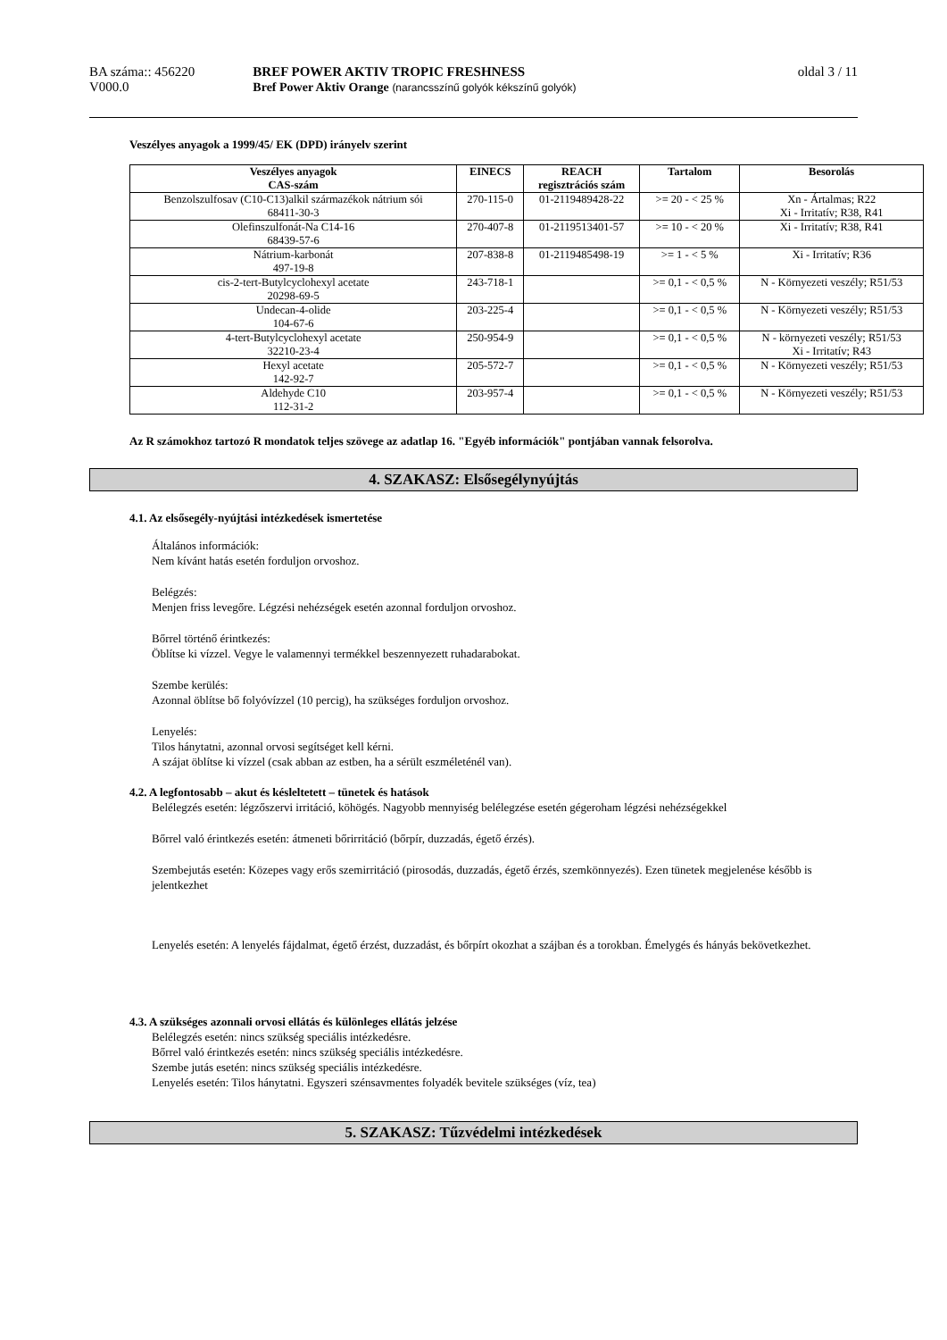BA száma:: 456220
V000.0
BREF POWER AKTIV TROPIC FRESHNESS
Bref Power Aktiv Orange (narancsszínű golyók kékszínű golyók)
oldal 3 / 11
Veszélyes anyagok a 1999/45/ EK (DPD) irányelv szerint
| Veszélyes anyagok CAS-szám | EINECS | REACH regisztrációs szám | Tartalom | Besorolás |
| --- | --- | --- | --- | --- |
| Benzolszulfosav (C10-C13)alkil származékok nátrium sói 68411-30-3 | 270-115-0 | 01-2119489428-22 | >= 20 - < 25 % | Xn - Ártalmas; R22 Xi - Irritatív; R38, R41 |
| Olefinszulfonát-Na C14-16 68439-57-6 | 270-407-8 | 01-2119513401-57 | >= 10 - < 20 % | Xi - Irritatív; R38, R41 |
| Nátrium-karbonát 497-19-8 | 207-838-8 | 01-2119485498-19 | >= 1 - < 5 % | Xi - Irritatív; R36 |
| cis-2-tert-Butylcyclohexyl acetate 20298-69-5 | 243-718-1 | | >= 0,1 - < 0,5 % | N - Környezeti veszély; R51/53 |
| Undecan-4-olide 104-67-6 | 203-225-4 | | >= 0,1 - < 0,5 % | N - Környezeti veszély; R51/53 |
| 4-tert-Butylcyclohexyl acetate 32210-23-4 | 250-954-9 | | >= 0,1 - < 0,5 % | N - környezeti veszély; R51/53 Xi - Irritatív; R43 |
| Hexyl acetate 142-92-7 | 205-572-7 | | >= 0,1 - < 0,5 % | N - Környezeti veszély; R51/53 |
| Aldehyde C10 112-31-2 | 203-957-4 | | >= 0,1 - < 0,5 % | N - Környezeti veszély; R51/53 |
Az R számokhoz tartozó R mondatok teljes szövege az adatlap 16. "Egyéb információk" pontjában vannak felsorolva.
4. SZAKASZ: Elsősegélynyújtás
4.1. Az elsősegély-nyújtási intézkedések ismertetése
Általános információk:
Nem kívánt hatás esetén forduljon orvoshoz.
Belégzés:
Menjen friss levegőre. Légzési nehézségek esetén azonnal forduljon orvoshoz.
Bőrrel történő érintkezés:
Öblítse ki vízzel. Vegye le valamennyi termékkel beszennyezett ruhadarabokat.
Szembe kerülés:
Azonnal öblítse bő folyóvízzel (10 percig), ha szükséges forduljon orvoshoz.
Lenyelés:
Tilos hánytatni, azonnal orvosi segítséget kell kérni.
A szájat öblítse ki vízzel (csak abban az estben, ha a sérült eszméleténél van).
4.2. A legfontosabb – akut és késleltetett – tünetek és hatások
Belélegzés esetén: légzőszervi irritáció, köhögés. Nagyobb mennyiség belélegzése esetén gégeroham légzési nehézségekkel
Bőrrel való érintkezés esetén: átmeneti bőrirritáció (bőrpír, duzzadás, égető érzés).
Szembejutás esetén: Közepes vagy erős szemirritáció (pirosodás, duzzadás, égető érzés, szemkönnyezés). Ezen tünetek megjelenése később is jelentkezhet
Lenyelés esetén: A lenyelés fájdalmat, égető érzést, duzzadást, és bőrpírt okozhat a szájban és a torokban. Émelygés és hányás bekövetkezhet.
4.3. A szükséges azonnali orvosi ellátás és különleges ellátás jelzése
Belélegzés esetén: nincs szükség speciális intézkedésre.
Bőrrel való érintkezés esetén: nincs szükség speciális intézkedésre.
Szembe jutás esetén: nincs szükség speciális intézkedésre.
Lenyelés esetén: Tilos hánytatni. Egyszeri szénsavmentes folyadék bevitele szükséges (víz, tea)
5. SZAKASZ: Tűzvédelmi intézkedések